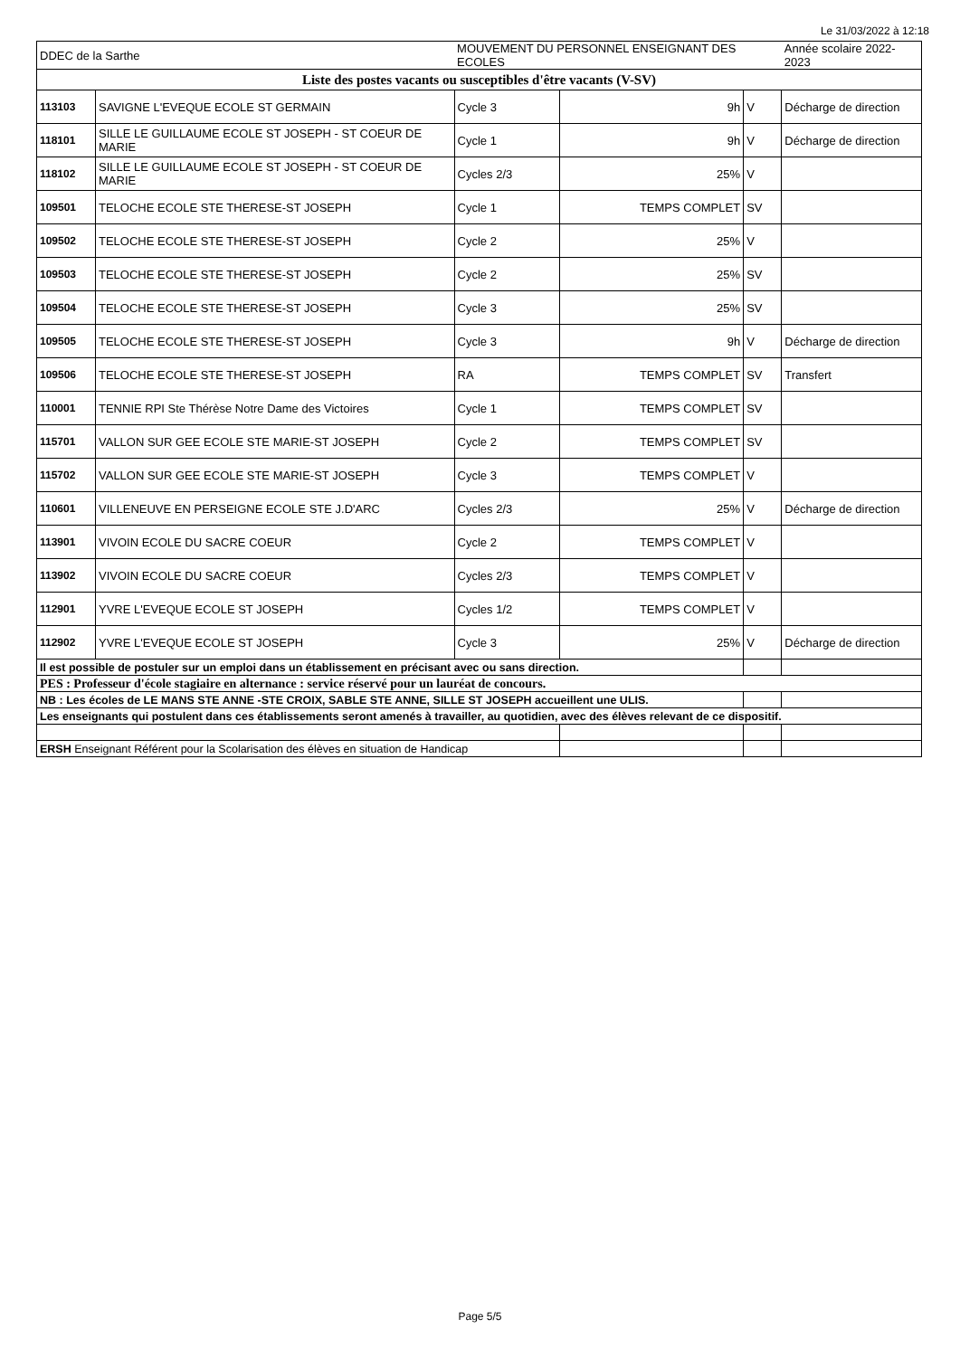Le 31/03/2022 à 12:18
| DDEC de la Sarthe | | MOUVEMENT DU PERSONNEL ENSEIGNANT DES ECOLES | | | Année scolaire 2022-2023 |
| Liste des postes vacants ou susceptibles d'être vacants (V-SV) | | | | | |
| 113103 | SAVIGNE L'EVEQUE ECOLE ST GERMAIN | Cycle 3 | 9h | V | Décharge de direction |
| 118101 | SILLE LE GUILLAUME ECOLE ST JOSEPH - ST COEUR DE MARIE | Cycle 1 | 9h | V | Décharge de direction |
| 118102 | SILLE LE GUILLAUME ECOLE ST JOSEPH - ST COEUR DE MARIE | Cycles 2/3 | 25% | V | |
| 109501 | TELOCHE ECOLE STE THERESE-ST JOSEPH | Cycle 1 | TEMPS COMPLET | SV | |
| 109502 | TELOCHE ECOLE STE THERESE-ST JOSEPH | Cycle 2 | 25% | V | |
| 109503 | TELOCHE ECOLE STE THERESE-ST JOSEPH | Cycle 2 | 25% | SV | |
| 109504 | TELOCHE ECOLE STE THERESE-ST JOSEPH | Cycle 3 | 25% | SV | |
| 109505 | TELOCHE ECOLE STE THERESE-ST JOSEPH | Cycle 3 | 9h | V | Décharge de direction |
| 109506 | TELOCHE ECOLE STE THERESE-ST JOSEPH | RA | TEMPS COMPLET | SV | Transfert |
| 110001 | TENNIE RPI Ste Thérèse Notre Dame des Victoires | Cycle 1 | TEMPS COMPLET | SV | |
| 115701 | VALLON SUR GEE ECOLE STE MARIE-ST JOSEPH | Cycle 2 | TEMPS COMPLET | SV | |
| 115702 | VALLON SUR GEE ECOLE STE MARIE-ST JOSEPH | Cycle 3 | TEMPS COMPLET | V | |
| 110601 | VILLENEUVE EN PERSEIGNE ECOLE STE J.D'ARC | Cycles 2/3 | 25% | V | Décharge de direction |
| 113901 | VIVOIN ECOLE DU SACRE COEUR | Cycle 2 | TEMPS COMPLET | V | |
| 113902 | VIVOIN ECOLE DU SACRE COEUR | Cycles 2/3 | TEMPS COMPLET | V | |
| 112901 | YVRE L'EVEQUE ECOLE ST JOSEPH | Cycles 1/2 | TEMPS COMPLET | V | |
| 112902 | YVRE L'EVEQUE ECOLE ST JOSEPH | Cycle 3 | 25% | V | Décharge de direction |
| Il est possible de postuler sur un emploi dans un établissement en précisant avec ou sans direction. | | | | | |
| PES : Professeur d'école stagiaire en alternance : service réservé pour un lauréat de concours. | | | | | |
| NB : Les écoles de LE MANS STE ANNE -STE CROIX, SABLE STE ANNE, SILLE ST JOSEPH accueillent une ULIS. | | | | | |
| Les enseignants qui postulent dans ces établissements seront amenés à travailler, au quotidien, avec des élèves relevant de ce dispositif. | | | | | |
| ERSH Enseignant Référent pour la Scolarisation des élèves en situation de Handicap | | | | | |
Page 5/5